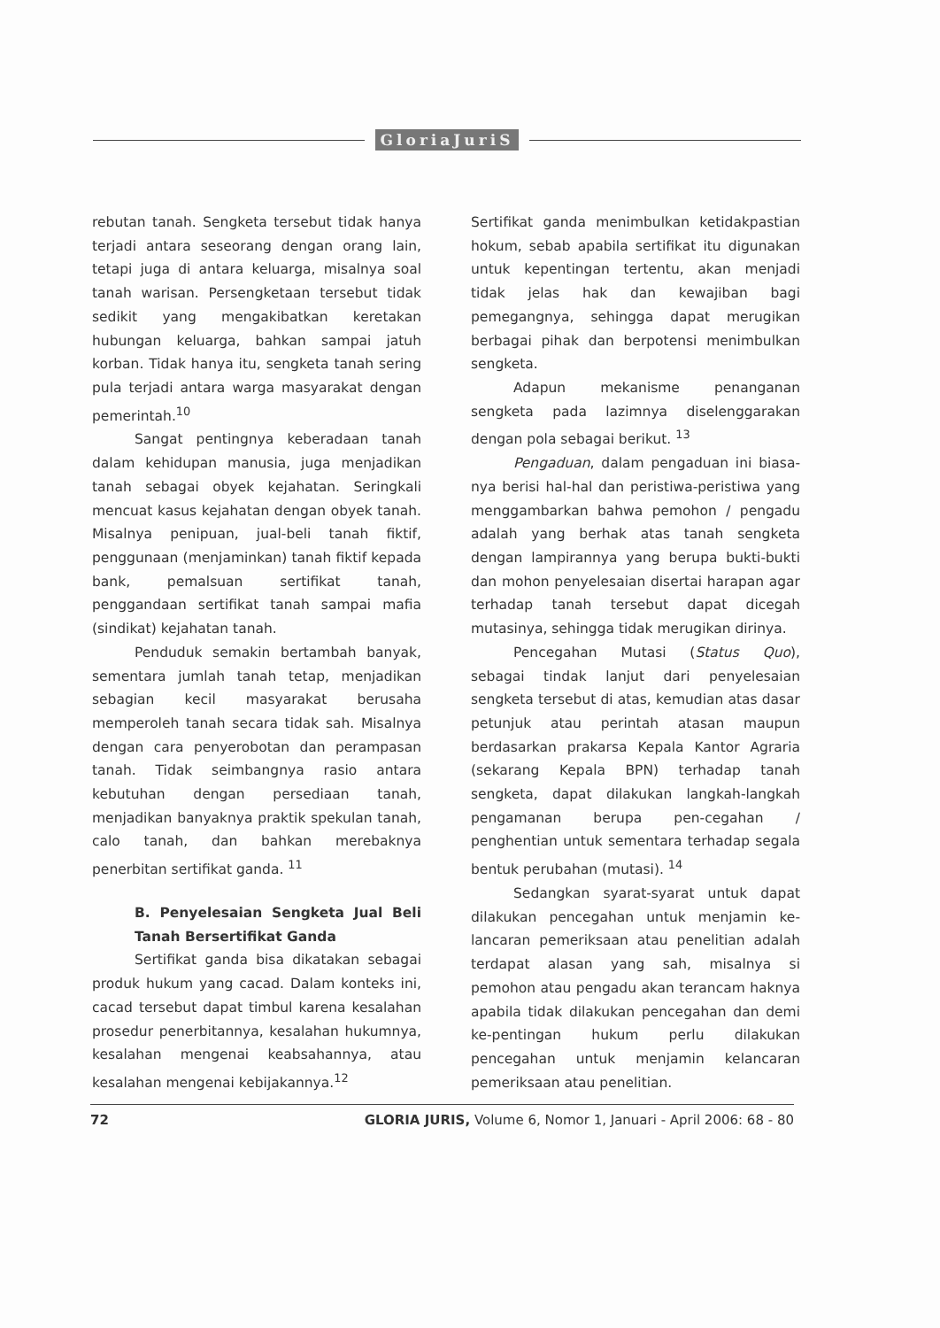GloriaJuriS
rebutan tanah. Sengketa tersebut tidak hanya terjadi antara seseorang dengan orang lain, tetapi juga di antara keluarga, misalnya soal tanah warisan. Persengketaan tersebut tidak sedikit yang mengakibatkan keretakan hubungan keluarga, bahkan sampai jatuh korban. Tidak hanya itu, sengketa tanah sering pula terjadi antara warga masyarakat dengan pemerintah.<sup>10</sup>
Sangat pentingnya keberadaan tanah dalam kehidupan manusia, juga menjadikan tanah sebagai obyek kejahatan. Seringkali mencuat kasus kejahatan dengan obyek tanah. Misalnya penipuan, jual-beli tanah fiktif, penggunaan (menjaminkan) tanah fiktif kepada bank, pemalsuan sertifikat tanah, penggandaan sertifikat tanah sampai mafia (sindikat) kejahatan tanah.
Penduduk semakin bertambah banyak, sementara jumlah tanah tetap, menjadikan sebagian kecil masyarakat berusaha memperoleh tanah secara tidak sah. Misalnya dengan cara penyerobotan dan perampasan tanah. Tidak seimbangnya rasio antara kebutuhan dengan persediaan tanah, menjadikan banyaknya praktik spekulan tanah, calo tanah, dan bahkan merebaknya penerbitan sertifikat ganda. <sup>11</sup>
B. Penyelesaian Sengketa Jual Beli Tanah Bersertifikat Ganda
Sertifikat ganda bisa dikatakan sebagai produk hukum yang cacad. Dalam konteks ini, cacad tersebut dapat timbul karena kesalahan prosedur penerbitannya, kesalahan hukumnya, kesalahan mengenai keabsahannya, atau kesalahan mengenai kebijakannya.<sup>12</sup>
Sertifikat ganda menimbulkan ketidakpastian hokum, sebab apabila sertifikat itu digunakan untuk kepentingan tertentu, akan menjadi tidak jelas hak dan kewajiban bagi pemegangnya, sehingga dapat merugikan berbagai pihak dan berpotensi menimbulkan sengketa.
Adapun mekanisme penanganan sengketa pada lazimnya diselenggarakan dengan pola sebagai berikut. <sup>13</sup>
Pengaduan, dalam pengaduan ini biasa-nya berisi hal-hal dan peristiwa-peristiwa yang menggambarkan bahwa pemohon / pengadu adalah yang berhak atas tanah sengketa dengan lampirannya yang berupa bukti-bukti dan mohon penyelesaian disertai harapan agar terhadap tanah tersebut dapat dicegah mutasinya, sehingga tidak merugikan dirinya.
Pencegahan Mutasi (Status Quo), sebagai tindak lanjut dari penyelesaian sengketa tersebut di atas, kemudian atas dasar petunjuk atau perintah atasan maupun berdasarkan prakarsa Kepala Kantor Agraria (sekarang Kepala BPN) terhadap tanah sengketa, dapat dilakukan langkah-langkah pengamanan berupa pen-cegahan / penghentian untuk sementara terhadap segala bentuk perubahan (mutasi). <sup>14</sup>
Sedangkan syarat-syarat untuk dapat dilakukan pencegahan untuk menjamin ke-lancaran pemeriksaan atau penelitian adalah terdapat alasan yang sah, misalnya si pemohon atau pengadu akan terancam haknya apabila tidak dilakukan pencegahan dan demi ke-pentingan hukum perlu dilakukan pencegahan untuk menjamin kelancaran pemeriksaan atau penelitian.
72 GLORIA JURIS, Volume 6, Nomor 1, Januari - April 2006: 68 - 80